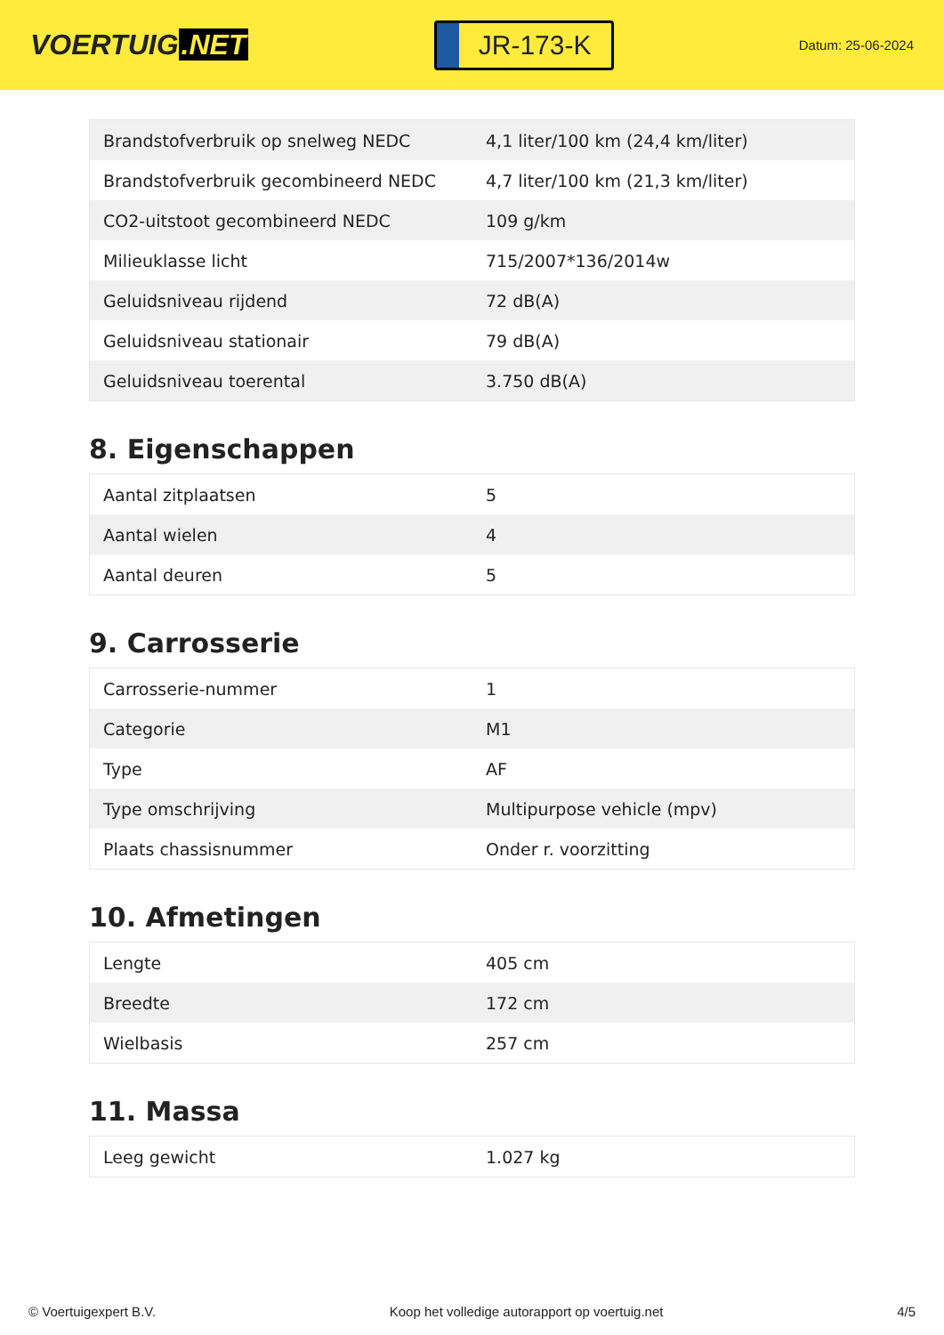VOERTUIG.NET
JR-173-K
Datum: 25-06-2024
| Brandstofverbruik op snelweg NEDC | 4,1 liter/100 km (24,4 km/liter) |
| Brandstofverbruik gecombineerd NEDC | 4,7 liter/100 km (21,3 km/liter) |
| CO2-uitstoot gecombineerd NEDC | 109 g/km |
| Milieuklasse licht | 715/2007*136/2014w |
| Geluidsniveau rijdend | 72 dB(A) |
| Geluidsniveau stationair | 79 dB(A) |
| Geluidsniveau toerental | 3.750 dB(A) |
8. Eigenschappen
| Aantal zitplaatsen | 5 |
| Aantal wielen | 4 |
| Aantal deuren | 5 |
9. Carrosserie
| Carrosserie-nummer | 1 |
| Categorie | M1 |
| Type | AF |
| Type omschrijving | Multipurpose vehicle (mpv) |
| Plaats chassisnummer | Onder r. voorzitting |
10. Afmetingen
| Lengte | 405 cm |
| Breedte | 172 cm |
| Wielbasis | 257 cm |
11. Massa
| Leeg gewicht | 1.027 kg |
© Voertuigexpert B.V. Koop het volledige autorapport op voertuig.net 4/5